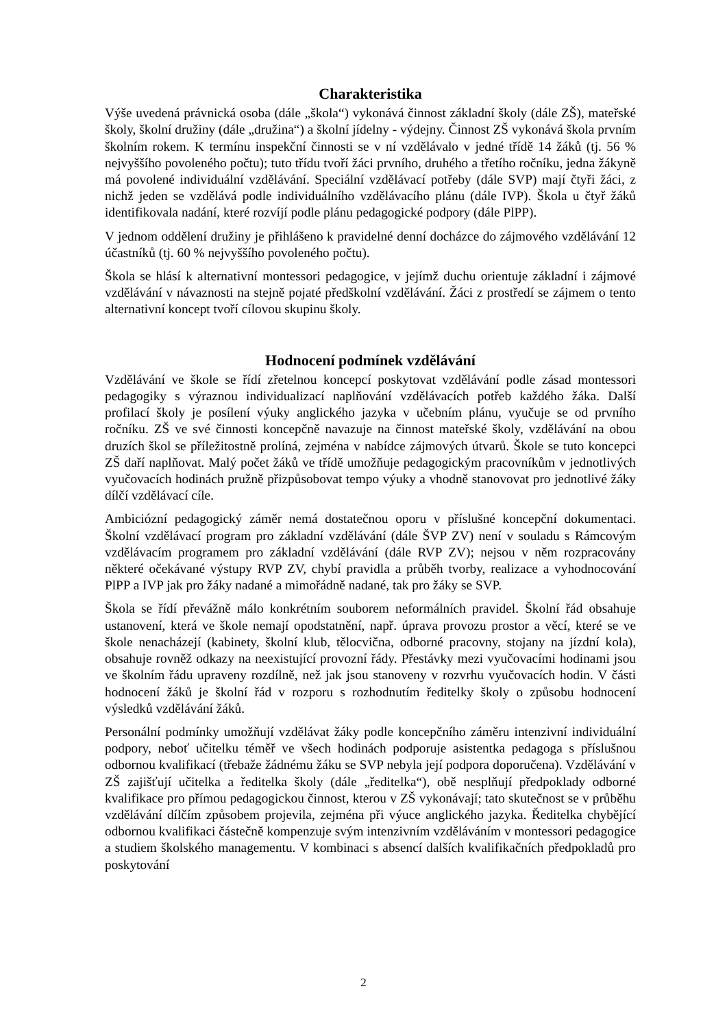Charakteristika
Výše uvedená právnická osoba (dále „škola“) vykonává činnost základní školy (dále ZŠ), mateřské školy, školní družiny (dále „družina“) a školní jídelny - výdejny. Činnost ZŠ vykonává škola prvním školním rokem. K termínu inspekční činnosti se v ní vzdělávalo v jedné třídě 14 žáků (tj. 56 % nejvyššího povoleného počtu); tuto třídu tvoří žáci prvního, druhého a třetího ročníku, jedna žákyně má povolené individuální vzdělávání. Speciální vzdělávací potřeby (dále SVP) mají čtyři žáci, z nichž jeden se vzdělává podle individuálního vzdělávacího plánu (dále IVP). Škola u čtyř žáků identifikovala nadání, které rozvíjí podle plánu pedagogické podpory (dále PlPP).
V jednom oddělení družiny je přihlášeno k pravidelné denní docházce do zájmového vzdělávání 12 účastníků (tj. 60 % nejvyššího povoleného počtu).
Škola se hlásí k alternativní montessori pedagogice, v jejímž duchu orientuje základní i zájmové vzdělávání v návaznosti na stejně pojaté předškolní vzdělávání. Žáci z prostředí se zájmem o tento alternativní koncept tvoří cílovou skupinu školy.
Hodnocení podmínek vzdělávání
Vzdělávání ve škole se řídí zřetelnou koncepcí poskytovat vzdělávání podle zásad montessori pedagogiky s výraznou individualizací naplňování vzdělávacích potřeb každého žáka. Další profilací školy je posílení výuky anglického jazyka v učebním plánu, vyučuje se od prvního ročníku. ZŠ ve své činnosti koncepčně navazuje na činnost mateřské školy, vzdělávání na obou druzích škol se příležitostně prolíná, zejména v nabídce zájmových útvarů. Škole se tuto koncepci ZŠ daří naplňovat. Malý počet žáků ve třídě umožňuje pedagogickým pracovníkům v jednotlivých vyučovacích hodinách pružně přizpůsobovat tempo výuky a vhodně stanovovat pro jednotlivé žáky dílčí vzdělávací cíle.
Ambiciózní pedagogický záměr nemá dostatečnou oporu v příslušné koncepční dokumentaci. Školní vzdělávací program pro základní vzdělávání (dále ŠVP ZV) není v souladu s Rámcovým vzdělávacím programem pro základní vzdělávání (dále RVP ZV); nejsou v něm rozpracovány některé očekávané výstupy RVP ZV, chybí pravidla a průběh tvorby, realizace a vyhodnocování PlPP a IVP jak pro žáky nadané a mimořádně nadané, tak pro žáky se SVP.
Škola se řídí převážně málo konkrétním souborem neformálních pravidel. Školní řád obsahuje ustanovení, která ve škole nemají opodstatnění, např. úprava provozu prostor a věcí, které se ve škole nenacházejí (kabinety, školní klub, tělocvična, odborné pracovny, stojany na jízdní kola), obsahuje rovněž odkazy na neexistující provozní řády. Přestávky mezi vyučovacími hodinami jsou ve školním řádu upraveny rozdílně, než jak jsou stanoveny v rozvrhu vyučovacích hodin. V části hodnocení žáků je školní řád v rozporu s rozhodnutím ředitelky školy o způsobu hodnocení výsledků vzdělávání žáků.
Personální podmínky umožňují vzdělávat žáky podle koncepčního záměru intenzivní individuální podpory, neboť učitelku téměř ve všech hodinách podporuje asistentka pedagoga s příslušnou odbornou kvalifikací (třebaže žádnému žáku se SVP nebyla její podpora doporučena). Vzdělávání v ZŠ zajišťují učitelka a ředitelka školy (dále „ředitelka“), obě nesplňují předpoklady odborné kvalifikace pro přímou pedagogickou činnost, kterou v ZŠ vykonávají; tato skutečnost se v průběhu vzdělávání dílčím způsobem projevila, zejména při výuce anglického jazyka. Ředitelka chybějící odbornou kvalifikaci částečně kompenzuje svým intenzivním vzděláváním v montessori pedagogice a studiem školského managementu. V kombinaci s absencí dalších kvalifikačních předpokladů pro poskytování
2